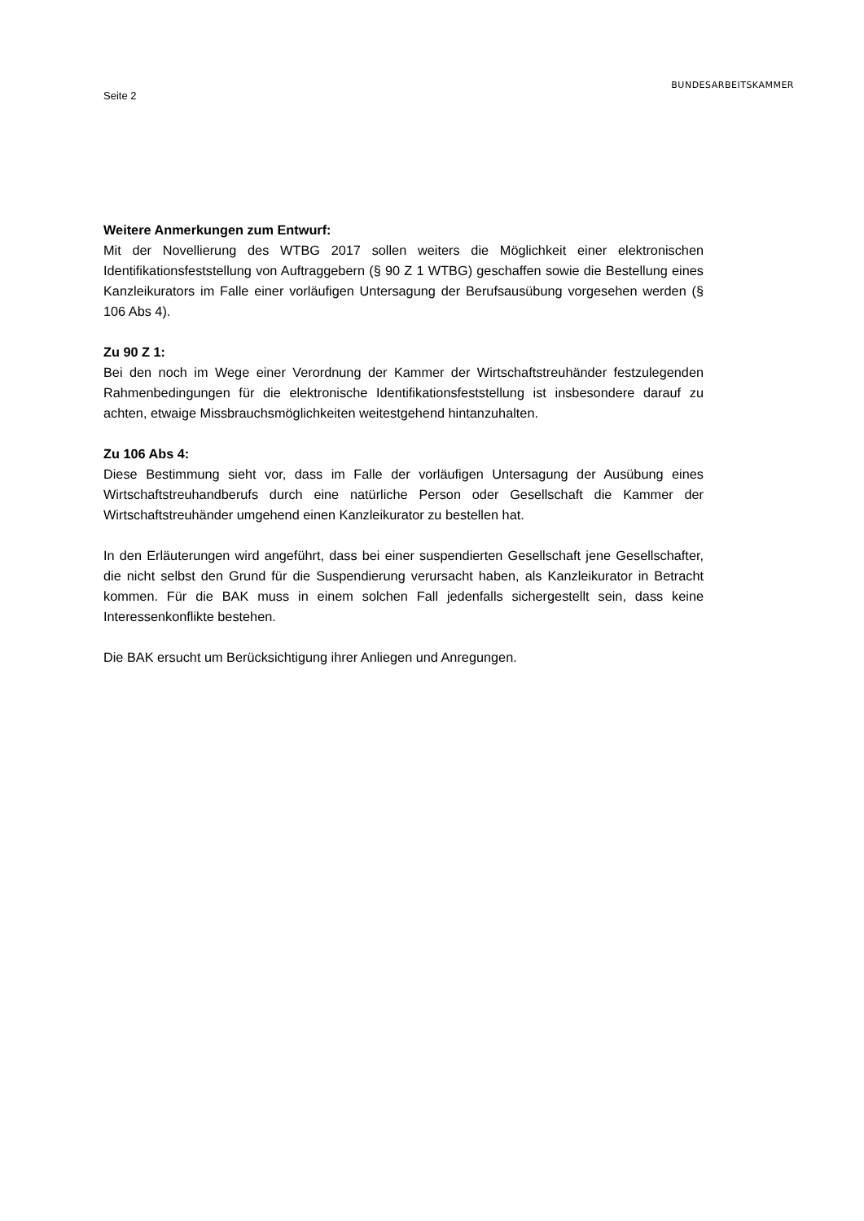Seite 2
BUNDESARBEITSKAMMER
Weitere Anmerkungen zum Entwurf:
Mit der Novellierung des WTBG 2017 sollen weiters die Möglichkeit einer elektronischen Identifikationsfeststellung von Auftraggebern (§ 90 Z 1 WTBG) geschaffen sowie die Bestellung eines Kanzleikurators im Falle einer vorläufigen Untersagung der Berufsausübung vorgesehen werden (§ 106 Abs 4).
Zu 90 Z 1:
Bei den noch im Wege einer Verordnung der Kammer der Wirtschaftstreuhänder festzulegenden Rahmenbedingungen für die elektronische Identifikationsfeststellung ist insbesondere darauf zu achten, etwaige Missbrauchsmöglichkeiten weitestgehend hintanzuhalten.
Zu 106 Abs 4:
Diese Bestimmung sieht vor, dass im Falle der vorläufigen Untersagung der Ausübung eines Wirtschaftstreuhandberufs durch eine natürliche Person oder Gesellschaft die Kammer der Wirtschaftstreuhänder umgehend einen Kanzleikurator zu bestellen hat.
In den Erläuterungen wird angeführt, dass bei einer suspendierten Gesellschaft jene Gesellschafter, die nicht selbst den Grund für die Suspendierung verursacht haben, als Kanzleikurator in Betracht kommen. Für die BAK muss in einem solchen Fall jedenfalls sichergestellt sein, dass keine Interessenkonflikte bestehen.
Die BAK ersucht um Berücksichtigung ihrer Anliegen und Anregungen.